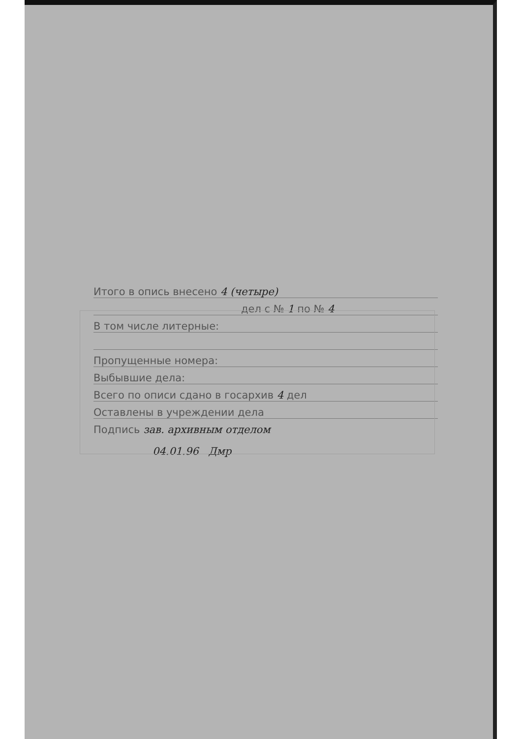Итого в опись внесено 4 (четыре)
дел с № 1 по № 4
В том числе литерные:
Пропущенные номера:
Выбывшие дела:
Всего по описи сдано в госархив 4 дел
Оставлены в учреждении дела
Подпись зав. архивным отделом
04.01.96 Дмр